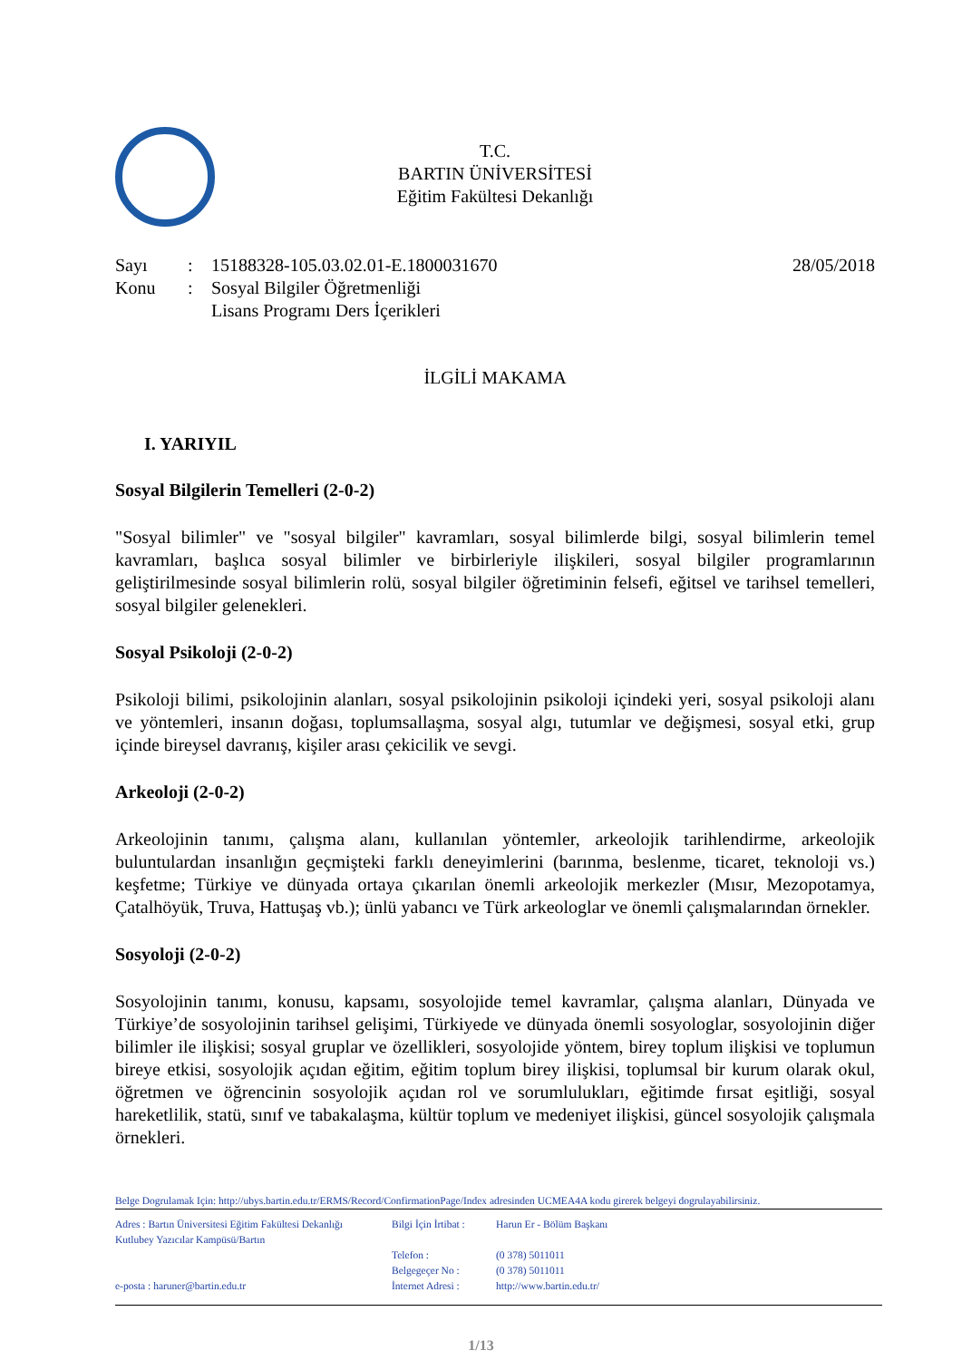T.C.
BARTIN ÜNİVERSİTESİ
Eğitim Fakültesi Dekanlığı
Sayı
Konu
:
:
15188328-105.03.02.01-E.1800031670
Sosyal Bilgiler Öğretmenliği
Lisans Programı Ders İçerikleri
28/05/2018
İLGİLİ MAKAMA
I. YARIYIL
Sosyal Bilgilerin Temelleri (2-0-2)
"Sosyal bilimler" ve "sosyal bilgiler" kavramları, sosyal bilimlerde bilgi, sosyal bilimlerin temel kavramları, başlıca sosyal bilimler ve birbirleriyle ilişkileri, sosyal bilgiler programlarının geliştirilmesinde sosyal bilimlerin rolü, sosyal bilgiler öğretiminin felsefi, eğitsel ve tarihsel temelleri, sosyal bilgiler gelenekleri.
Sosyal Psikoloji (2-0-2)
Psikoloji bilimi, psikolojinin alanları, sosyal psikolojinin psikoloji içindeki yeri, sosyal psikoloji alanı ve yöntemleri, insanın doğası, toplumsallaşma, sosyal algı, tutumlar ve değişmesi, sosyal etki, grup içinde bireysel davranış, kişiler arası çekicilik ve sevgi.
Arkeoloji (2-0-2)
Arkeolojinin tanımı, çalışma alanı, kullanılan yöntemler, arkeolojik tarihlendirme, arkeolojik buluntulardan insanlığın geçmişteki farklı deneyimlerini (barınma, beslenme, ticaret, teknoloji vs.) keşfetme; Türkiye ve dünyada ortaya çıkarılan önemli arkeolojik merkezler (Mısır, Mezopotamya, Çatalhöyük, Truva, Hattuşaş vb.); ünlü yabancı ve Türk arkeologlar ve önemli çalışmalarından örnekler.
Sosyoloji (2-0-2)
Sosyolojinin tanımı, konusu, kapsamı, sosyolojide temel kavramlar, çalışma alanları, Dünyada ve Türkiye’de sosyolojinin tarihsel gelişimi, Türkiyede ve dünyada önemli sosyologlar, sosyolojinin diğer bilimler ile ilişkisi; sosyal gruplar ve özellikleri, sosyolojide yöntem, birey toplum ilişkisi ve toplumun bireye etkisi, sosyolojik açıdan eğitim, eğitim toplum birey ilişkisi, toplumsal bir kurum olarak okul, öğretmen ve öğrencinin sosyolojik açıdan rol ve sorumlulukları, eğitimde fırsat eşitliği, sosyal hareketlilik, statü, sınıf ve tabakalaşma, kültür toplum ve medeniyet ilişkisi, güncel sosyolojik çalışmala örnekleri.
Belge Dogrulamak Için: http://ubys.bartin.edu.tr/ERMS/Record/ConfirmationPage/Index adresinden UCMEA4A kodu girerek belgeyi dogrulayabilirsiniz.
Adres : Bartın Üniversitesi Eğitim Fakültesi Dekanlığı
Kutlubey Yazıcılar Kampüsü/Bartın
e-posta : haruner@bartin.edu.tr
Bilgi İçin İrtibat :
Telefon :
Belgegeçer No :
İnternet Adresi :
Harun Er - Bölüm Başkanı
(0 378) 5011011
(0 378) 5011011
http://www.bartin.edu.tr/
1/13